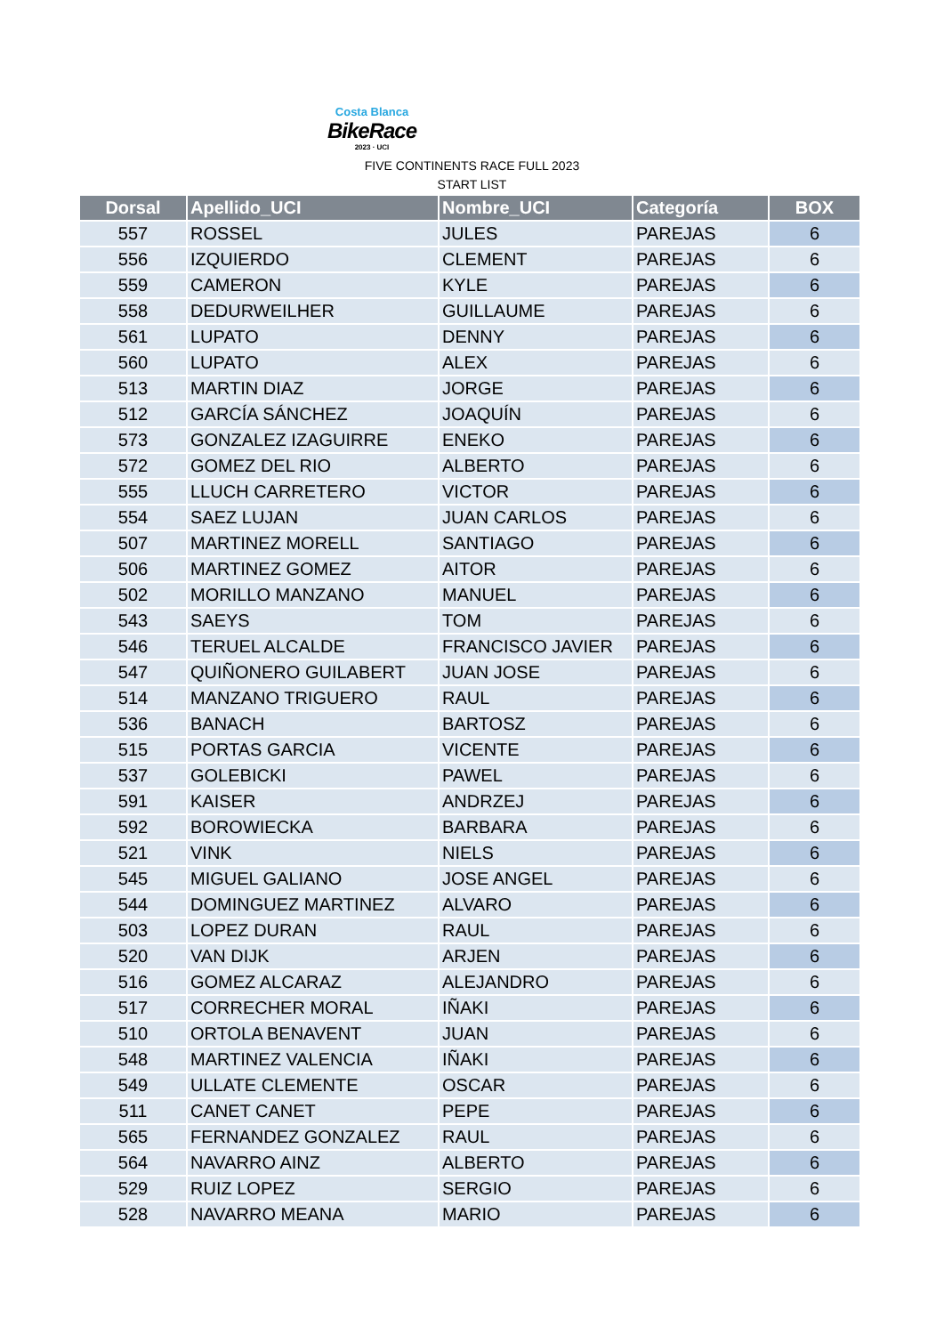Costa Blanca
BikeRace
2023 · UCI
FIVE CONTINENTS RACE FULL 2023
START LIST
| Dorsal | Apellido_UCI | Nombre_UCI | Categoría | BOX |
| --- | --- | --- | --- | --- |
| 557 | ROSSEL | JULES | PAREJAS | 6 |
| 556 | IZQUIERDO | CLEMENT | PAREJAS | 6 |
| 559 | CAMERON | KYLE | PAREJAS | 6 |
| 558 | DEDURWEILHER | GUILLAUME | PAREJAS | 6 |
| 561 | LUPATO | DENNY | PAREJAS | 6 |
| 560 | LUPATO | ALEX | PAREJAS | 6 |
| 513 | MARTIN DIAZ | JORGE | PAREJAS | 6 |
| 512 | GARCÍA SÁNCHEZ | JOAQUÍN | PAREJAS | 6 |
| 573 | GONZALEZ IZAGUIRRE | ENEKO | PAREJAS | 6 |
| 572 | GOMEZ DEL RIO | ALBERTO | PAREJAS | 6 |
| 555 | LLUCH CARRETERO | VICTOR | PAREJAS | 6 |
| 554 | SAEZ LUJAN | JUAN CARLOS | PAREJAS | 6 |
| 507 | MARTINEZ MORELL | SANTIAGO | PAREJAS | 6 |
| 506 | MARTINEZ GOMEZ | AITOR | PAREJAS | 6 |
| 502 | MORILLO MANZANO | MANUEL | PAREJAS | 6 |
| 543 | SAEYS | TOM | PAREJAS | 6 |
| 546 | TERUEL ALCALDE | FRANCISCO JAVIER | PAREJAS | 6 |
| 547 | QUIÑONERO GUILABERT | JUAN JOSE | PAREJAS | 6 |
| 514 | MANZANO TRIGUERO | RAUL | PAREJAS | 6 |
| 536 | BANACH | BARTOSZ | PAREJAS | 6 |
| 515 | PORTAS GARCIA | VICENTE | PAREJAS | 6 |
| 537 | GOLEBICKI | PAWEL | PAREJAS | 6 |
| 591 | KAISER | ANDRZEJ | PAREJAS | 6 |
| 592 | BOROWIECKA | BARBARA | PAREJAS | 6 |
| 521 | VINK | NIELS | PAREJAS | 6 |
| 545 | MIGUEL GALIANO | JOSE ANGEL | PAREJAS | 6 |
| 544 | DOMINGUEZ MARTINEZ | ALVARO | PAREJAS | 6 |
| 503 | LOPEZ DURAN | RAUL | PAREJAS | 6 |
| 520 | VAN DIJK | ARJEN | PAREJAS | 6 |
| 516 | GOMEZ ALCARAZ | ALEJANDRO | PAREJAS | 6 |
| 517 | CORRECHER MORAL | IÑAKI | PAREJAS | 6 |
| 510 | ORTOLA BENAVENT | JUAN | PAREJAS | 6 |
| 548 | MARTINEZ VALENCIA | IÑAKI | PAREJAS | 6 |
| 549 | ULLATE CLEMENTE | OSCAR | PAREJAS | 6 |
| 511 | CANET CANET | PEPE | PAREJAS | 6 |
| 565 | FERNANDEZ GONZALEZ | RAUL | PAREJAS | 6 |
| 564 | NAVARRO AINZ | ALBERTO | PAREJAS | 6 |
| 529 | RUIZ LOPEZ | SERGIO | PAREJAS | 6 |
| 528 | NAVARRO MEANA | MARIO | PAREJAS | 6 |